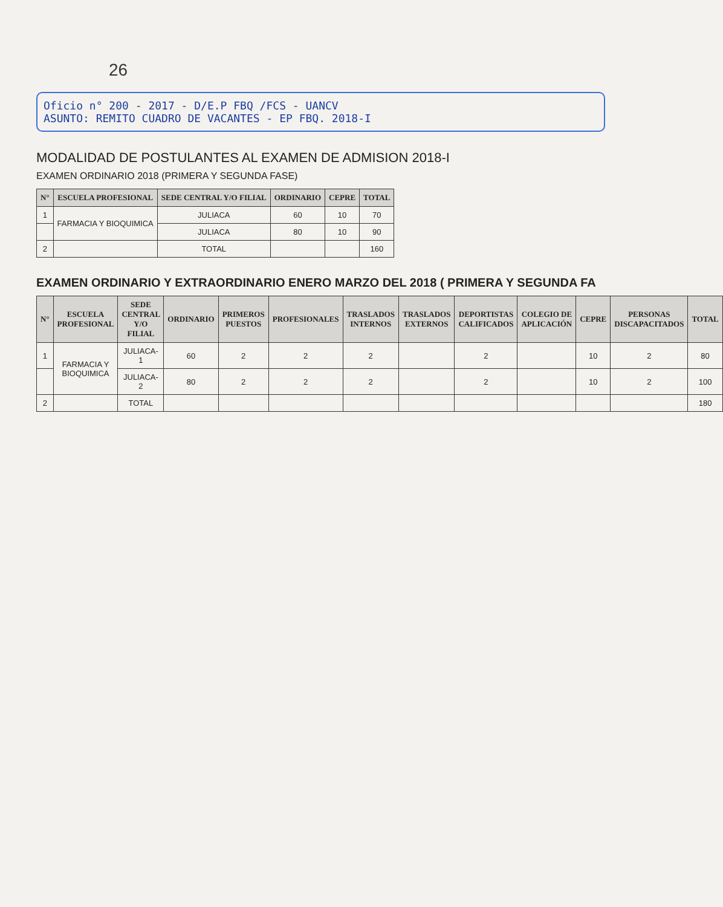26
Oficio n° 200 - 2017 - D/E.P FBQ /FCS - UANCV
ASUNTO: REMITO CUADRO DE VACANTES - EP FBQ. 2018-I
MODALIDAD DE POSTULANTES AL EXAMEN DE ADMISION 2018-I
EXAMEN ORDINARIO 2018 (PRIMERA Y SEGUNDA FASE)
| N° | ESCUELA PROFESIONAL | SEDE CENTRAL Y/O FILIAL | ORDINARIO | CEPRE | TOTAL |
| --- | --- | --- | --- | --- | --- |
| 1 | FARMACIA Y BIOQUIMICA | JULIACA | 60 | 10 | 70 |
| | | JULIACA | 80 | 10 | 90 |
| 2 | | TOTAL | | | 160 |
EXAMEN ORDINARIO Y EXTRAORDINARIO ENERO MARZO DEL 2018 ( PRIMERA Y SEGUNDA FA
| N° | ESCUELA PROFESIONAL | SEDE CENTRAL Y/O FILIAL | ORDINARIO | PRIMEROS PUESTOS | PROFESIONALES | TRASLADOS INTERNOS | TRASLADOS EXTERNOS | DEPORTISTAS CALIFICADOS | COLEGIO DE APLICACIÓN | CEPRE | PERSONAS DISCAPACITADOS | TOTAL |
| --- | --- | --- | --- | --- | --- | --- | --- | --- | --- | --- | --- | --- |
| 1 | FARMACIA Y BIOQUIMICA | JULIACA-1 | 60 | 2 | 2 | 2 | | 2 | | 10 | 2 | 80 |
| | | JULIACA-2 | 80 | 2 | 2 | 2 | | 2 | | 10 | 2 | 100 |
| 2 | | TOTAL | | | | | | | | | | 180 |